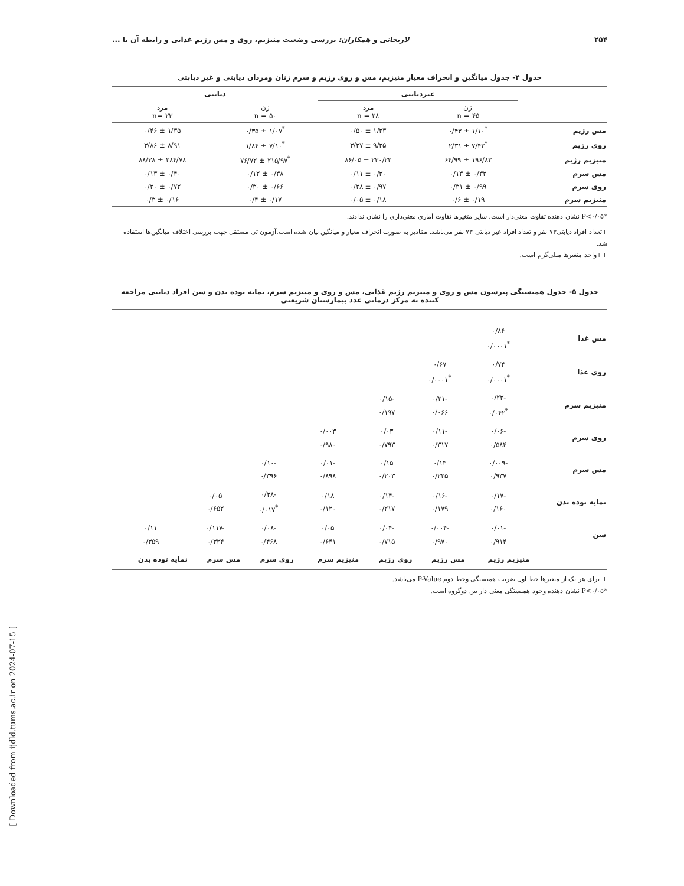۲۵۴ لاریجانی و همکاران: بررسی وضعیت منیزیم، روی و مس رژیم غذایی و رابطه آن با ...
جدول ۴- جدول میانگین و انحراف معیار منیزیم، مس و روی رژیم و سرم زنان ومردان دیابتی و غیر دیابتی
| | غیردیابتی | | دیابتی | |
| --- | --- | --- | --- | --- |
| | زن n = ۴۵ | مرد n = ۲۸ | زن n = ۵۰ | مرد n= ۲۳ |
| مس رژیم | <sup>*</sup> ۱/۱۰ ± ۰/۴۲ | ۱/۳۳ ± ۰/۵۰ | <sup>*</sup> ۱/۰۷ ± ۰/۳۵ | ۱/۳۵ ± ۰/۴۶ |
| روی رژیم | <sup>*</sup> ۷/۴۲ ± ۲/۳۱ | ۹/۳۵ ± ۳/۳۷ | <sup>*</sup> ۷/۱۰ ± ۱/۸۴ | ۸/۹۱ ± ۳/۸۶ |
| منیزیم رژیم | ۱۹۶/۸۲ ± ۶۴/۹۹ | ۲۳۰/۲۲ ± ۸۶/۰۵ | <sup>*</sup> ۲۱۵/۹۷ ± ۷۶/۷۲ | ۲۸۴/۷۸ ± ۸۸/۳۸ |
| مس سرم | ۰/۳۲ ± ۰/۱۳ | ۰/۳۰ ± ۰/۱۱ | ۰/۳۸ ± ۰/۱۲ | ۰/۴۰ ± ۰/۱۳ |
| روی سرم | ۰/۹۹ ± ۰/۳۱ | ۰/۹۷ ± ۰/۲۸ | ۰/۶۶ ± ۰/۳۰ | ۰/۷۲ ± ۰/۲۰ |
| منیزیم سرم | ۰/۱۹ ± ۰/۶ | ۰/۱۸ ± ۰/۰۵ | ۰/۱۷ ± ۰/۴ | ۰/۱۶ ± ۰/۳ |
*P<۰/۰۵ نشان دهنده تفاوت معنی‌دار است. سایر متغیرها تفاوت آماری معنی‌داری را نشان ندادند.
+تعداد افراد دیابتی۷۳ نفر و تعداد افراد غیر دیابتی ۷۳ نفر می‌باشد. مقادیر به صورت انحراف معیار و میانگین بیان شده است.آزمون تی مستقل جهت بررسی اختلاف میانگین‌ها استفاده شد.
++واحد متغیرها میلی‌گرم است.
جدول ۵- جدول همبستگی پیرسون مس و روی و منیزیم رژیم غذایی، مس و روی و منیزیم سرم، نمایه توده بدن و سن افراد دیابتی مراجعه کننده به مرکز درمانی غدد بیمارستان شریعتی
| مس غذا | ۰/۸۶ <sup>*</sup> ۰/۰۰۰۱ | | | | | | |
| روی غذا | ۰/۷۴ <sup>*</sup> ۰/۰۰۰۱ | ۰/۶۷ <sup>*</sup> ۰/۰۰۰۱ | | | | | |
| منیزیم سرم | -۰/۲۳ <sup>*</sup> ۰/۰۴۲ | -۰/۲۱ ۰/۰۶۶ | -۰/۱۵ ۰/۱۹۷ | | | | |
| روی سرم | -۰/۰۶ ۰/۵۸۴ | -۰/۱۱ ۰/۳۱۷ | ۰/۰۳ ۰/۷۹۳ | ۰/۰۰۳ ۰/۹۸۰ | | | |
| مس سرم | -۰/۰۰۹ ۰/۹۳۷ | ۰/۱۴ ۰/۲۲۵ | ۰/۱۵ ۰/۲۰۳ | -۰/۰۱ ۰/۸۹۸ | -۰/۱۰ ۰/۳۹۶ | | |
| نمایه توده بدن | -۰/۱۷ ۰/۱۶۰ | -۰/۱۶ ۰/۱۷۹ | -۰/۱۴ ۰/۲۱۷ | ۰/۱۸ ۰/۱۲۰ | -۰/۲۸ <sup>*</sup> ۰/۰۱۷ | ۰/۰۵ ۰/۶۵۲ | |
| سن | -۰/۰۱ ۰/۹۱۴ | -۰/۰۰۴ ۰/۹۷۰ | -۰/۰۴ ۰/۷۱۵ | ۰/۰۵ ۰/۶۴۱ | -۰/۰۸ ۰/۴۶۸ | -۰/۱۱۷ ۰/۳۲۴ | ۰/۱۱ ۰/۳۵۹ |
| | منیزیم رژیم | مس رژیم | روی رژیم | منیزیم سرم | روی سرم | مس سرم | نمایه توده بدن |
+ برای هر یک از متغیرها خط اول ضریب همبستگی وخط دوم P-Value می‌باشد.
*P<۰/۰۵ نشان دهنده وجود همبستگی معنی دار بین دوگروه است.
[ Downloaded from ijdld.tums.ac.ir on 2024-07-15 ]